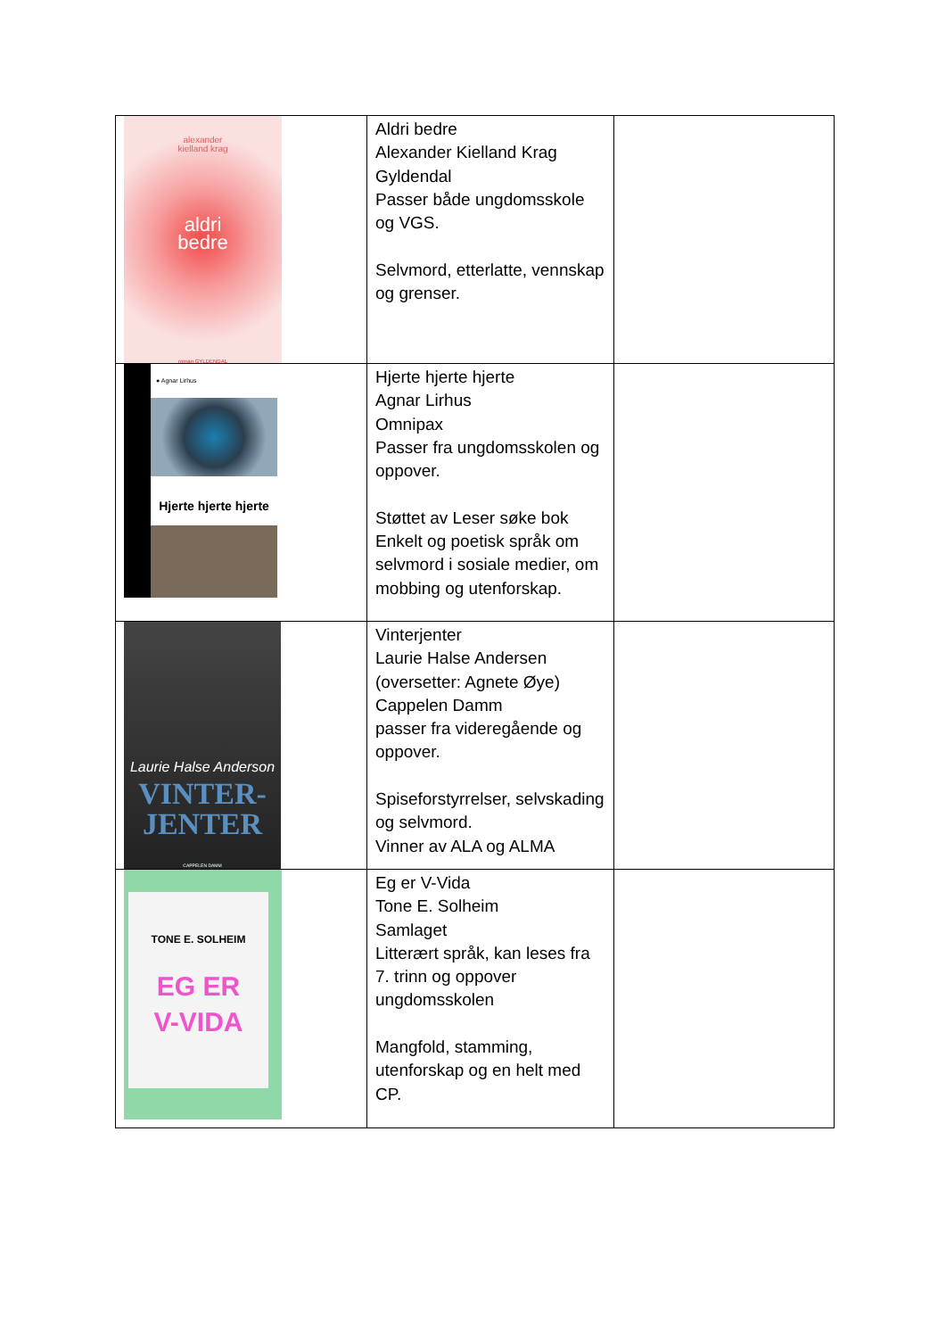| alexander kielland krag aldri bedre roman GYLDENDAL | Aldri bedre Alexander Kielland Krag Gyldendal Passer både ungdomsskole og VGS. Selvmord, etterlatte, vennskap og grenser. | |
| ● Agnar Lirhus Hjerte hjerte hjerte | Hjerte hjerte hjerte Agnar Lirhus Omnipax Passer fra ungdomsskolen og oppover. Støttet av Leser søke bok Enkelt og poetisk språk om selvmord i sosiale medier, om mobbing og utenforskap. | |
| Laurie Halse Anderson VINTER- JENTER CAPPELEN DAMM | Vinterjenter Laurie Halse Andersen (oversetter: Agnete Øye) Cappelen Damm passer fra videregående og oppover. Spiseforstyrrelser, selvskading og selvmord. Vinner av ALA og ALMA | |
| TONE E. SOLHEIM EG ER V-VIDA | Eg er V-Vida Tone E. Solheim Samlaget Litterært språk, kan leses fra 7. trinn og oppover ungdomsskolen Mangfold, stamming, utenforskap og en helt med CP. | |